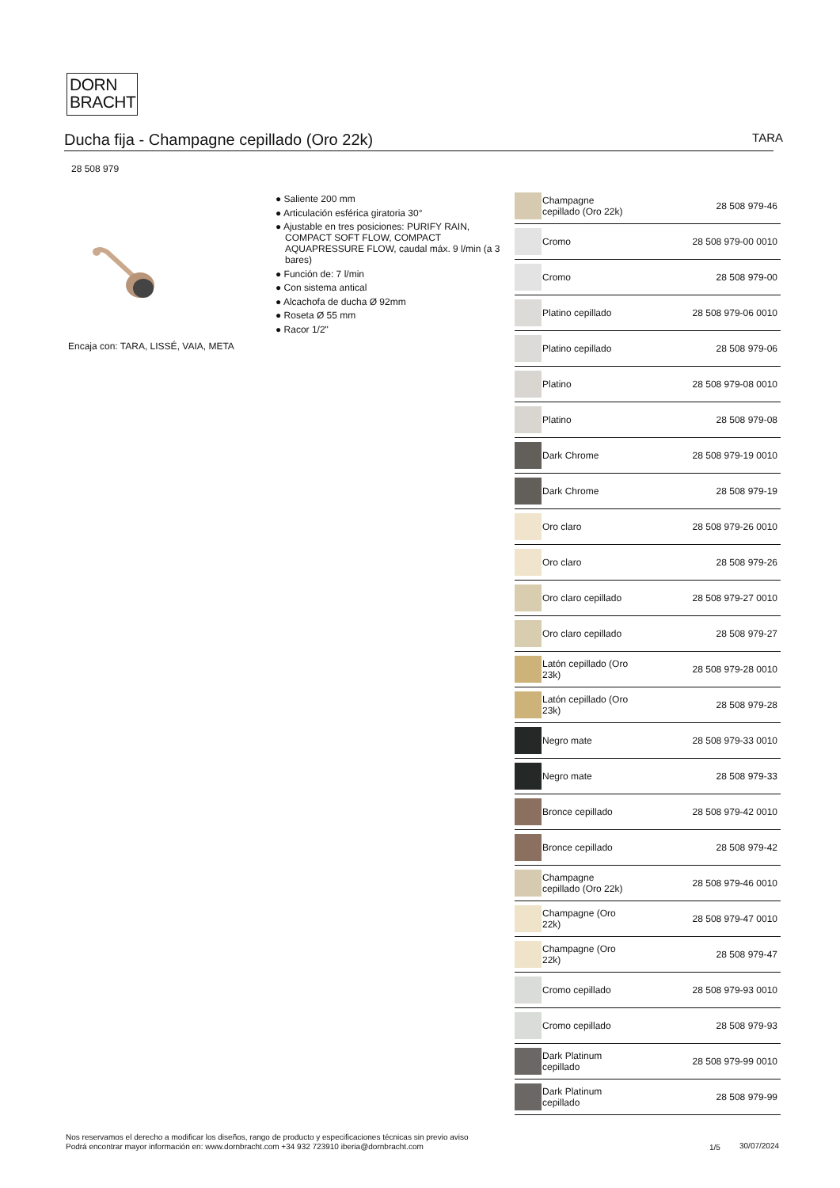DORN
BRACHT
Ducha fija - Champagne cepillado (Oro 22k)
TARA
28 508 979
Encaja con: TARA, LISSÉ, VAIA, META
● Saliente 200 mm
● Articulación esférica giratoria 30°
● Ajustable en tres posiciones: PURIFY RAIN, COMPACT SOFT FLOW, COMPACT AQUAPRESSURE FLOW, caudal máx. 9 l/min (a 3 bares)
● Función de: 7 l/min
● Con sistema antical
● Alcachofa de ducha Ø 92mm
● Roseta Ø 55 mm
● Racor 1/2"
| | Champagne cepillado (Oro 22k) | 28 508 979-46 |
| | Cromo | 28 508 979-00 0010 |
| | Cromo | 28 508 979-00 |
| | Platino cepillado | 28 508 979-06 0010 |
| | Platino cepillado | 28 508 979-06 |
| | Platino | 28 508 979-08 0010 |
| | Platino | 28 508 979-08 |
| | Dark Chrome | 28 508 979-19 0010 |
| | Dark Chrome | 28 508 979-19 |
| | Oro claro | 28 508 979-26 0010 |
| | Oro claro | 28 508 979-26 |
| | Oro claro cepillado | 28 508 979-27 0010 |
| | Oro claro cepillado | 28 508 979-27 |
| | Latón cepillado (Oro 23k) | 28 508 979-28 0010 |
| | Latón cepillado (Oro 23k) | 28 508 979-28 |
| | Negro mate | 28 508 979-33 0010 |
| | Negro mate | 28 508 979-33 |
| | Bronce cepillado | 28 508 979-42 0010 |
| | Bronce cepillado | 28 508 979-42 |
| | Champagne cepillado (Oro 22k) | 28 508 979-46 0010 |
| | Champagne (Oro 22k) | 28 508 979-47 0010 |
| | Champagne (Oro 22k) | 28 508 979-47 |
| | Cromo cepillado | 28 508 979-93 0010 |
| | Cromo cepillado | 28 508 979-93 |
| | Dark Platinum cepillado | 28 508 979-99 0010 |
| | Dark Platinum cepillado | 28 508 979-99 |
Nos reservamos el derecho a modificar los diseños, rango de producto y especificaciones técnicas sin previo aviso
Podrá encontrar mayor información en: www.dornbracht.com +34 932 723910 iberia@dornbracht.com
1/5 30/07/2024